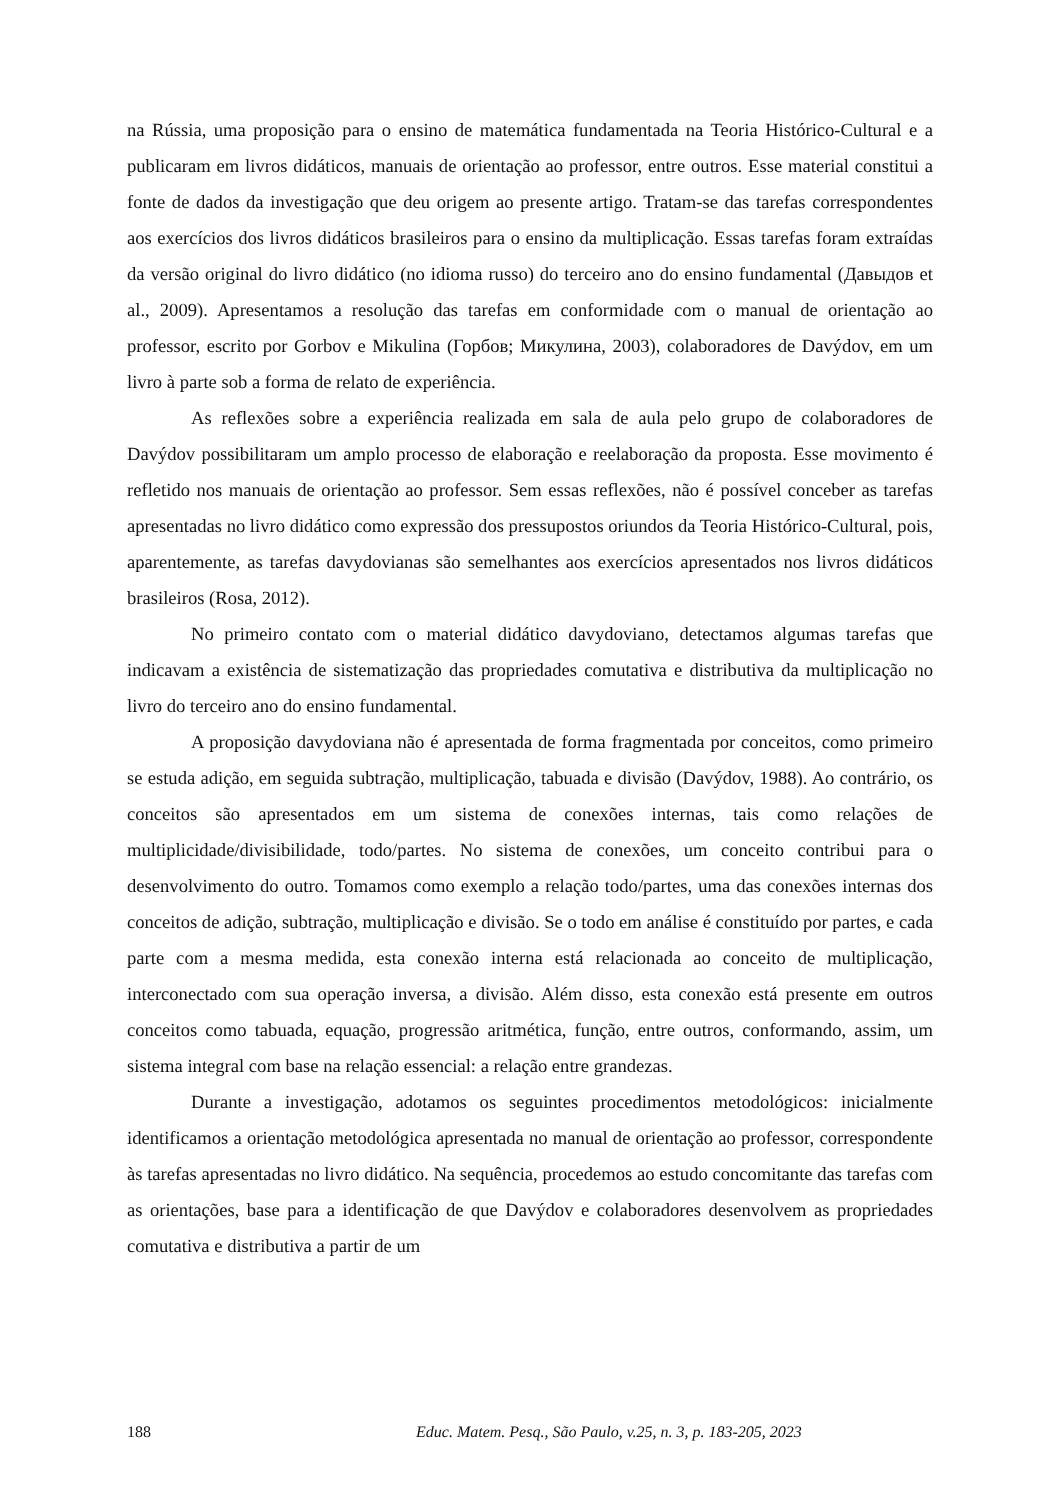na Rússia, uma proposição para o ensino de matemática fundamentada na Teoria Histórico-Cultural e a publicaram em livros didáticos, manuais de orientação ao professor, entre outros. Esse material constitui a fonte de dados da investigação que deu origem ao presente artigo. Tratam-se das tarefas correspondentes aos exercícios dos livros didáticos brasileiros para o ensino da multiplicação. Essas tarefas foram extraídas da versão original do livro didático (no idioma russo) do terceiro ano do ensino fundamental (Давыдов et al., 2009). Apresentamos a resolução das tarefas em conformidade com o manual de orientação ao professor, escrito por Gorbov e Mikulina (Горбов; Микулина, 2003), colaboradores de Davýdov, em um livro à parte sob a forma de relato de experiência.
As reflexões sobre a experiência realizada em sala de aula pelo grupo de colaboradores de Davýdov possibilitaram um amplo processo de elaboração e reelaboração da proposta. Esse movimento é refletido nos manuais de orientação ao professor. Sem essas reflexões, não é possível conceber as tarefas apresentadas no livro didático como expressão dos pressupostos oriundos da Teoria Histórico-Cultural, pois, aparentemente, as tarefas davydovianas são semelhantes aos exercícios apresentados nos livros didáticos brasileiros (Rosa, 2012).
No primeiro contato com o material didático davydoviano, detectamos algumas tarefas que indicavam a existência de sistematização das propriedades comutativa e distributiva da multiplicação no livro do terceiro ano do ensino fundamental.
A proposição davydoviana não é apresentada de forma fragmentada por conceitos, como primeiro se estuda adição, em seguida subtração, multiplicação, tabuada e divisão (Davýdov, 1988). Ao contrário, os conceitos são apresentados em um sistema de conexões internas, tais como relações de multiplicidade/divisibilidade, todo/partes. No sistema de conexões, um conceito contribui para o desenvolvimento do outro. Tomamos como exemplo a relação todo/partes, uma das conexões internas dos conceitos de adição, subtração, multiplicação e divisão. Se o todo em análise é constituído por partes, e cada parte com a mesma medida, esta conexão interna está relacionada ao conceito de multiplicação, interconectado com sua operação inversa, a divisão. Além disso, esta conexão está presente em outros conceitos como tabuada, equação, progressão aritmética, função, entre outros, conformando, assim, um sistema integral com base na relação essencial: a relação entre grandezas.
Durante a investigação, adotamos os seguintes procedimentos metodológicos: inicialmente identificamos a orientação metodológica apresentada no manual de orientação ao professor, correspondente às tarefas apresentadas no livro didático. Na sequência, procedemos ao estudo concomitante das tarefas com as orientações, base para a identificação de que Davýdov e colaboradores desenvolvem as propriedades comutativa e distributiva a partir de um
188 Educ. Matem. Pesq., São Paulo, v.25, n. 3, p. 183-205, 2023